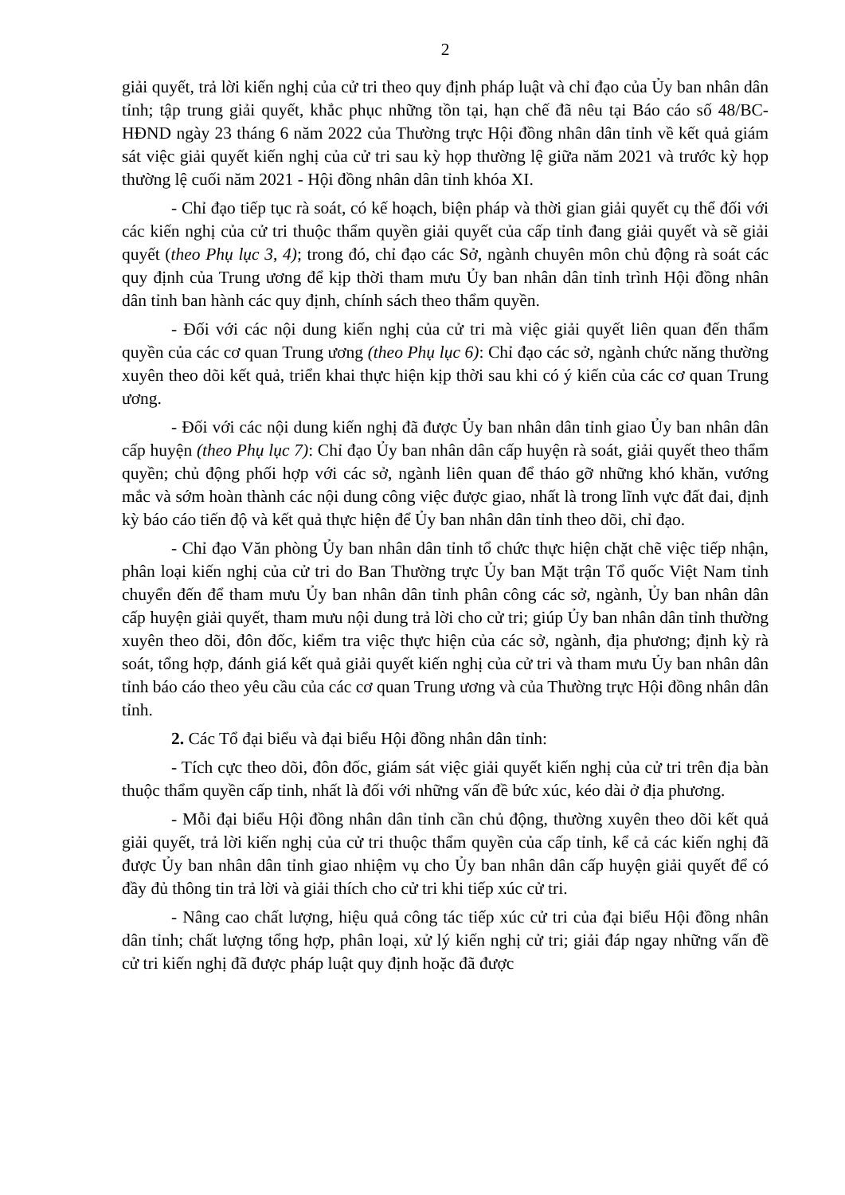2
giải quyết, trả lời kiến nghị của cử tri theo quy định pháp luật và chỉ đạo của Ủy ban nhân dân tỉnh; tập trung giải quyết, khắc phục những tồn tại, hạn chế đã nêu tại Báo cáo số 48/BC-HĐND ngày 23 tháng 6 năm 2022 của Thường trực Hội đồng nhân dân tỉnh về kết quả giám sát việc giải quyết kiến nghị của cử tri sau kỳ họp thường lệ giữa năm 2021 và trước kỳ họp thường lệ cuối năm 2021 - Hội đồng nhân dân tỉnh khóa XI.
- Chỉ đạo tiếp tục rà soát, có kế hoạch, biện pháp và thời gian giải quyết cụ thể đối với các kiến nghị của cử tri thuộc thẩm quyền giải quyết của cấp tỉnh đang giải quyết và sẽ giải quyết (theo Phụ lục 3, 4); trong đó, chỉ đạo các Sở, ngành chuyên môn chủ động rà soát các quy định của Trung ương để kịp thời tham mưu Ủy ban nhân dân tỉnh trình Hội đồng nhân dân tỉnh ban hành các quy định, chính sách theo thẩm quyền.
- Đối với các nội dung kiến nghị của cử tri mà việc giải quyết liên quan đến thẩm quyền của các cơ quan Trung ương (theo Phụ lục 6): Chỉ đạo các sở, ngành chức năng thường xuyên theo dõi kết quả, triển khai thực hiện kịp thời sau khi có ý kiến của các cơ quan Trung ương.
- Đối với các nội dung kiến nghị đã được Ủy ban nhân dân tỉnh giao Ủy ban nhân dân cấp huyện (theo Phụ lục 7): Chỉ đạo Ủy ban nhân dân cấp huyện rà soát, giải quyết theo thẩm quyền; chủ động phối hợp với các sở, ngành liên quan để tháo gỡ những khó khăn, vướng mắc và sớm hoàn thành các nội dung công việc được giao, nhất là trong lĩnh vực đất đai, định kỳ báo cáo tiến độ và kết quả thực hiện để Ủy ban nhân dân tỉnh theo dõi, chỉ đạo.
- Chỉ đạo Văn phòng Ủy ban nhân dân tỉnh tổ chức thực hiện chặt chẽ việc tiếp nhận, phân loại kiến nghị của cử tri do Ban Thường trực Ủy ban Mặt trận Tổ quốc Việt Nam tỉnh chuyển đến để tham mưu Ủy ban nhân dân tỉnh phân công các sở, ngành, Ủy ban nhân dân cấp huyện giải quyết, tham mưu nội dung trả lời cho cử tri; giúp Ủy ban nhân dân tỉnh thường xuyên theo dõi, đôn đốc, kiểm tra việc thực hiện của các sở, ngành, địa phương; định kỳ rà soát, tổng hợp, đánh giá kết quả giải quyết kiến nghị của cử tri và tham mưu Ủy ban nhân dân tỉnh báo cáo theo yêu cầu của các cơ quan Trung ương và của Thường trực Hội đồng nhân dân tỉnh.
2. Các Tổ đại biểu và đại biểu Hội đồng nhân dân tỉnh:
- Tích cực theo dõi, đôn đốc, giám sát việc giải quyết kiến nghị của cử tri trên địa bàn thuộc thẩm quyền cấp tỉnh, nhất là đối với những vấn đề bức xúc, kéo dài ở địa phương.
- Mỗi đại biểu Hội đồng nhân dân tỉnh cần chủ động, thường xuyên theo dõi kết quả giải quyết, trả lời kiến nghị của cử tri thuộc thẩm quyền của cấp tỉnh, kể cả các kiến nghị đã được Ủy ban nhân dân tỉnh giao nhiệm vụ cho Ủy ban nhân dân cấp huyện giải quyết để có đầy đủ thông tin trả lời và giải thích cho cử tri khi tiếp xúc cử tri.
- Nâng cao chất lượng, hiệu quả công tác tiếp xúc cử tri của đại biểu Hội đồng nhân dân tỉnh; chất lượng tổng hợp, phân loại, xử lý kiến nghị cử tri; giải đáp ngay những vấn đề cử tri kiến nghị đã được pháp luật quy định hoặc đã được